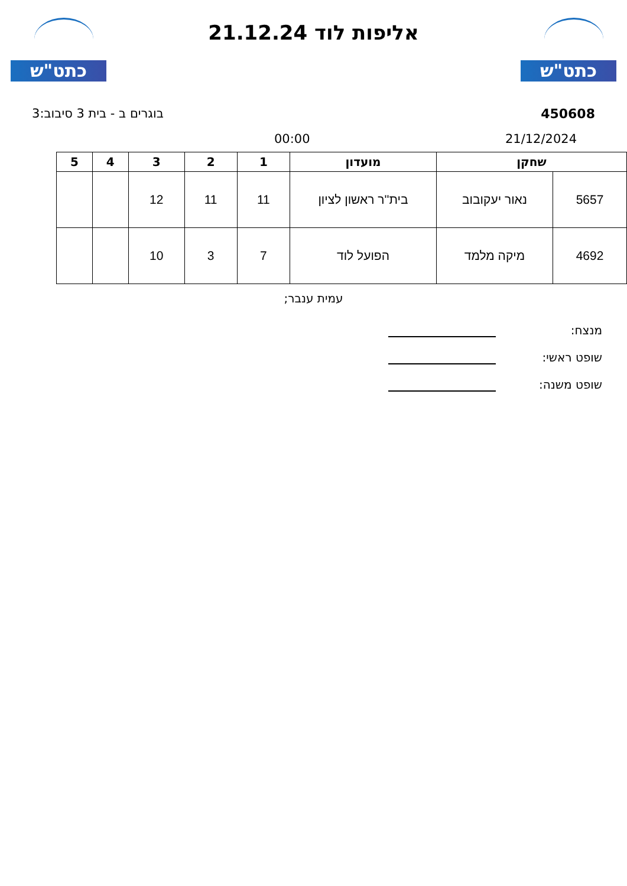כתט"ש
אליפות לוד 21.12.24
כתט"ש
450608 בוגרים ב - בית 3 סיבוב:3
21/12/2024 00:00
| שחקן | | מועדון | 1 | 2 | 3 | 4 | 5 |
| --- | --- | --- | --- | --- | --- | --- | --- |
| 5657 | נאור יעקובוב | בית''ר ראשון לציון | 11 | 11 | 12 | | |
| 4692 | מיקה מלמד | הפועל לוד | 7 | 3 | 10 | | |
עמית ענבר;
מנצח:
שופט ראשי:
שופט משנה: